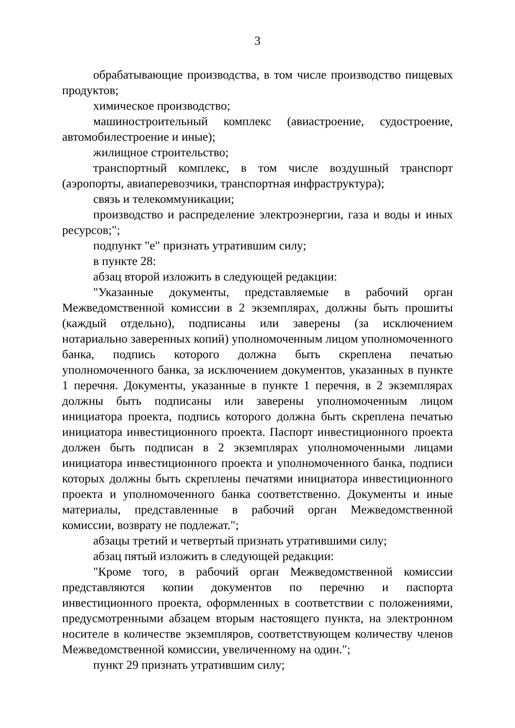3
обрабатывающие производства, в том числе производство пищевых продуктов;
химическое производство;
машиностроительный комплекс (авиастроение, судостроение, автомобилестроение и иные);
жилищное строительство;
транспортный комплекс, в том числе воздушный транспорт (аэропорты, авиаперевозчики, транспортная инфраструктура);
связь и телекоммуникации;
производство и распределение электроэнергии, газа и воды и иных ресурсов;";
подпункт "е" признать утратившим силу;
в пункте 28:
абзац второй изложить в следующей редакции:
"Указанные документы, представляемые в рабочий орган Межведомственной комиссии в 2 экземплярах, должны быть прошиты (каждый отдельно), подписаны или заверены (за исключением нотариально заверенных копий) уполномоченным лицом уполномоченного банка, подпись которого должна быть скреплена печатью уполномоченного банка, за исключением документов, указанных в пункте 1 перечня. Документы, указанные в пункте 1 перечня, в 2 экземплярах должны быть подписаны или заверены уполномоченным лицом инициатора проекта, подпись которого должна быть скреплена печатью инициатора инвестиционного проекта. Паспорт инвестиционного проекта должен быть подписан в 2 экземплярах уполномоченными лицами инициатора инвестиционного проекта и уполномоченного банка, подписи которых должны быть скреплены печатями инициатора инвестиционного проекта и уполномоченного банка соответственно. Документы и иные материалы, представленные в рабочий орган Межведомственной комиссии, возврату не подлежат.";
абзацы третий и четвертый признать утратившими силу;
абзац пятый изложить в следующей редакции:
"Кроме того, в рабочий орган Межведомственной комиссии представляются копии документов по перечню и паспорта инвестиционного проекта, оформленных в соответствии с положениями, предусмотренными абзацем вторым настоящего пункта, на электронном носителе в количестве экземпляров, соответствующем количеству членов Межведомственной комиссии, увеличенному на один.";
пункт 29 признать утратившим силу;